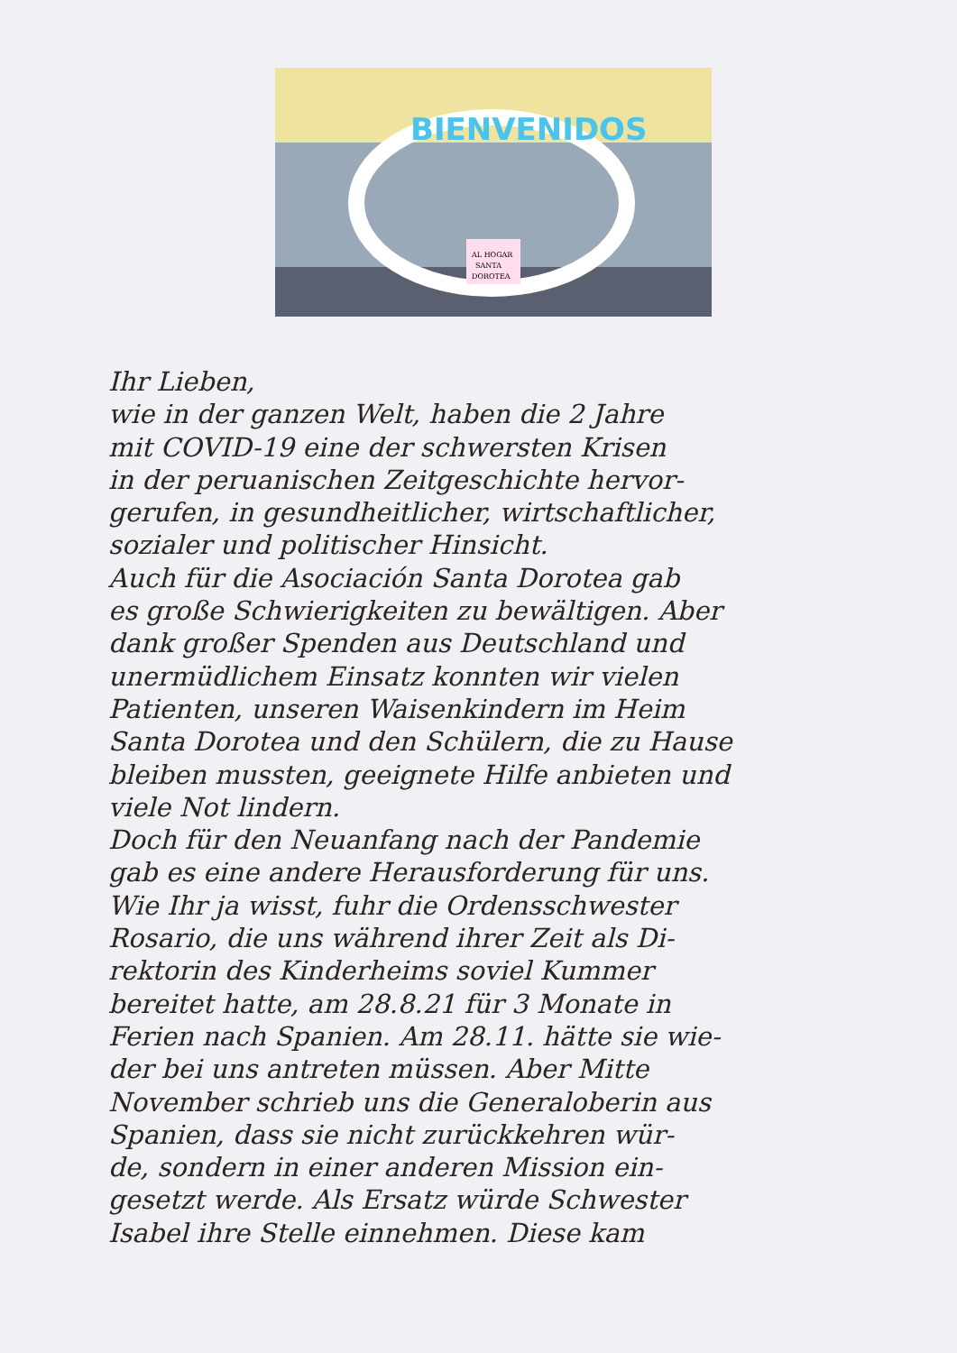BIENVENIDOS
AL HOGAR
SANTA
DOROTEA
Ihr Lieben,
wie in der ganzen Welt, haben die 2 Jahre
mit COVID-19 eine der schwersten Krisen
in der peruanischen Zeitgeschichte hervor-
gerufen, in gesundheitlicher, wirtschaftlicher,
sozialer und politischer Hinsicht.
Auch für die Asociación Santa Dorotea gab
es große Schwierigkeiten zu bewältigen. Aber
dank großer Spenden aus Deutschland und
unermüdlichem Einsatz konnten wir vielen
Patienten, unseren Waisenkindern im Heim
Santa Dorotea und den Schülern, die zu Hause
bleiben mussten, geeignete Hilfe anbieten und
viele Not lindern.
Doch für den Neuanfang nach der Pandemie
gab es eine andere Herausforderung für uns.
Wie Ihr ja wisst, fuhr die Ordensschwester
Rosario, die uns während ihrer Zeit als Di-
rektorin des Kinderheims soviel Kummer
bereitet hatte, am 28.8.21 für 3 Monate in
Ferien nach Spanien. Am 28.11. hätte sie wie-
der bei uns antreten müssen. Aber Mitte
November schrieb uns die Generaloberin aus
Spanien, dass sie nicht zurückkehren wür-
de, sondern in einer anderen Mission ein-
gesetzt werde. Als Ersatz würde Schwester
Isabel ihre Stelle einnehmen. Diese kam